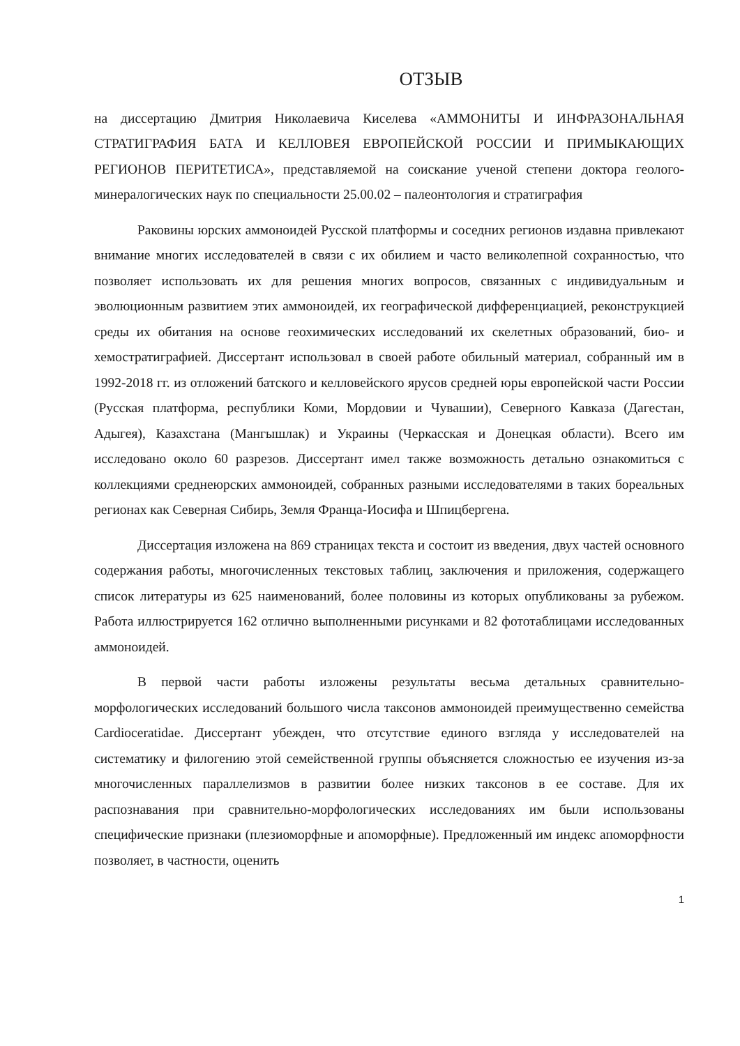ОТЗЫВ
на диссертацию Дмитрия Николаевича Киселева «АММОНИТЫ И ИНФРАЗОНАЛЬНАЯ СТРАТИГРАФИЯ БАТА И КЕЛЛОВЕЯ ЕВРОПЕЙСКОЙ РОССИИ И ПРИМЫКАЮЩИХ РЕГИОНОВ ПЕРИТЕТИСА», представляемой на соискание ученой степени доктора геолого-минералогических наук по специальности 25.00.02 – палеонтология и стратиграфия
Раковины юрских аммоноидей Русской платформы и соседних регионов издавна привлекают внимание многих исследователей в связи с их обилием и часто великолепной сохранностью, что позволяет использовать их для решения многих вопросов, связанных с индивидуальным и эволюционным развитием этих аммоноидей, их географической дифференциацией, реконструкцией среды их обитания на основе геохимических исследований их скелетных образований, био- и хемостратиграфией. Диссертант использовал в своей работе обильный материал, собранный им в 1992-2018 гг. из отложений батского и келловейского ярусов средней юры европейской части России (Русская платформа, республики Коми, Мордовии и Чувашии), Северного Кавказа (Дагестан, Адыгея), Казахстана (Мангышлак) и Украины (Черкасская и Донецкая области). Всего им исследовано около 60 разрезов. Диссертант имел также возможность детально ознакомиться с коллекциями среднеюрских аммоноидей, собранных разными исследователями в таких бореальных регионах как Северная Сибирь, Земля Франца-Иосифа и Шпицбергена.
Диссертация изложена на 869 страницах текста и состоит из введения, двух частей основного содержания работы, многочисленных текстовых таблиц, заключения и приложения, содержащего список литературы из 625 наименований, более половины из которых опубликованы за рубежом. Работа иллюстрируется 162 отлично выполненными рисунками и 82 фототаблицами исследованных аммоноидей.
В первой части работы изложены результаты весьма детальных сравнительно-морфологических исследований большого числа таксонов аммоноидей преимущественно семейства Cardioceratidae. Диссертант убежден, что отсутствие единого взгляда у исследователей на систематику и филогению этой семейственной группы объясняется сложностью ее изучения из-за многочисленных параллелизмов в развитии более низких таксонов в ее составе. Для их распознавания при сравнительно-морфологических исследованиях им были использованы специфические признаки (плезиоморфные и апоморфные). Предложенный им индекс апоморфности позволяет, в частности, оценить
1